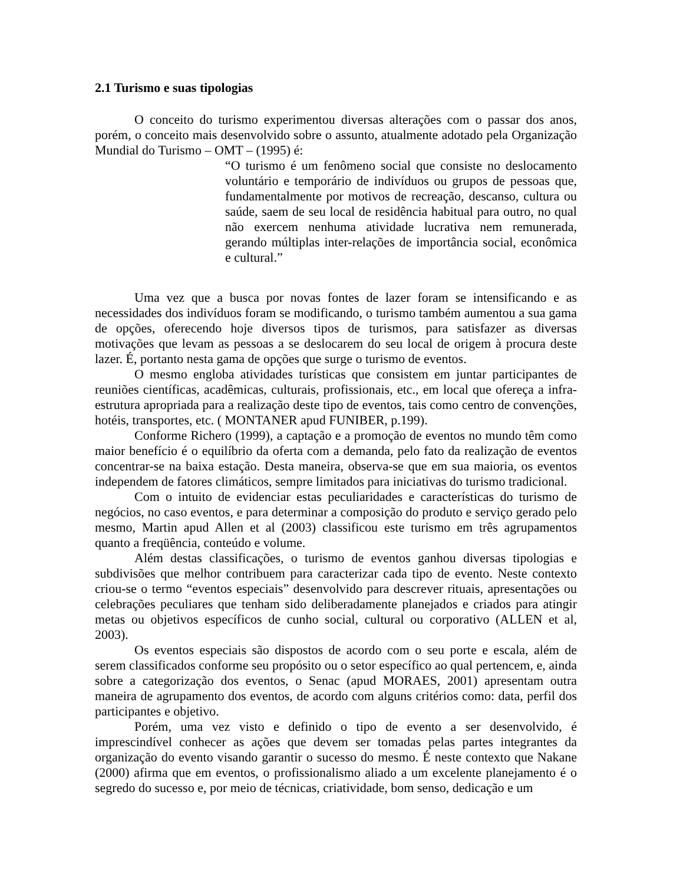2.1 Turismo e suas tipologias
O conceito do turismo experimentou diversas alterações com o passar dos anos, porém, o conceito mais desenvolvido sobre o assunto, atualmente adotado pela Organização Mundial do Turismo – OMT – (1995) é:
“O turismo é um fenômeno social que consiste no deslocamento voluntário e temporário de indivíduos ou grupos de pessoas que, fundamentalmente por motivos de recreação, descanso, cultura ou saúde, saem de seu local de residência habitual para outro, no qual não exercem nenhuma atividade lucrativa nem remunerada, gerando múltiplas inter-relações de importância social, econômica e cultural.”
Uma vez que a busca por novas fontes de lazer foram se intensificando e as necessidades dos indivíduos foram se modificando, o turismo também aumentou a sua gama de opções, oferecendo hoje diversos tipos de turismos, para satisfazer as diversas motivações que levam as pessoas a se deslocarem do seu local de origem à procura deste lazer. É, portanto nesta gama de opções que surge o turismo de eventos.
O mesmo engloba atividades turísticas que consistem em juntar participantes de reuniões científicas, acadêmicas, culturais, profissionais, etc., em local que ofereça a infra-estrutura apropriada para a realização deste tipo de eventos, tais como centro de convenções, hotéis, transportes, etc. ( MONTANER apud FUNIBER, p.199).
Conforme Richero (1999), a captação e a promoção de eventos no mundo têm como maior benefício é o equilíbrio da oferta com a demanda, pelo fato da realização de eventos concentrar-se na baixa estação. Desta maneira, observa-se que em sua maioria, os eventos independem de fatores climáticos, sempre limitados para iniciativas do turismo tradicional.
Com o intuito de evidenciar estas peculiaridades e características do turismo de negócios, no caso eventos, e para determinar a composição do produto e serviço gerado pelo mesmo, Martin apud Allen et al (2003) classificou este turismo em três agrupamentos quanto a freqüência, conteúdo e volume.
Além destas classificações, o turismo de eventos ganhou diversas tipologias e subdivisões que melhor contribuem para caracterizar cada tipo de evento. Neste contexto criou-se o termo “eventos especiais” desenvolvido para descrever rituais, apresentações ou celebrações peculiares que tenham sido deliberadamente planejados e criados para atingir metas ou objetivos específicos de cunho social, cultural ou corporativo (ALLEN et al, 2003).
Os eventos especiais são dispostos de acordo com o seu porte e escala, além de serem classificados conforme seu propósito ou o setor específico ao qual pertencem, e, ainda sobre a categorização dos eventos, o Senac (apud MORAES, 2001) apresentam outra maneira de agrupamento dos eventos, de acordo com alguns critérios como: data, perfil dos participantes e objetivo.
Porém, uma vez visto e definido o tipo de evento a ser desenvolvido, é imprescindível conhecer as ações que devem ser tomadas pelas partes integrantes da organização do evento visando garantir o sucesso do mesmo. É neste contexto que Nakane (2000) afirma que em eventos, o profissionalismo aliado a um excelente planejamento é o segredo do sucesso e, por meio de técnicas, criatividade, bom senso, dedicação e um